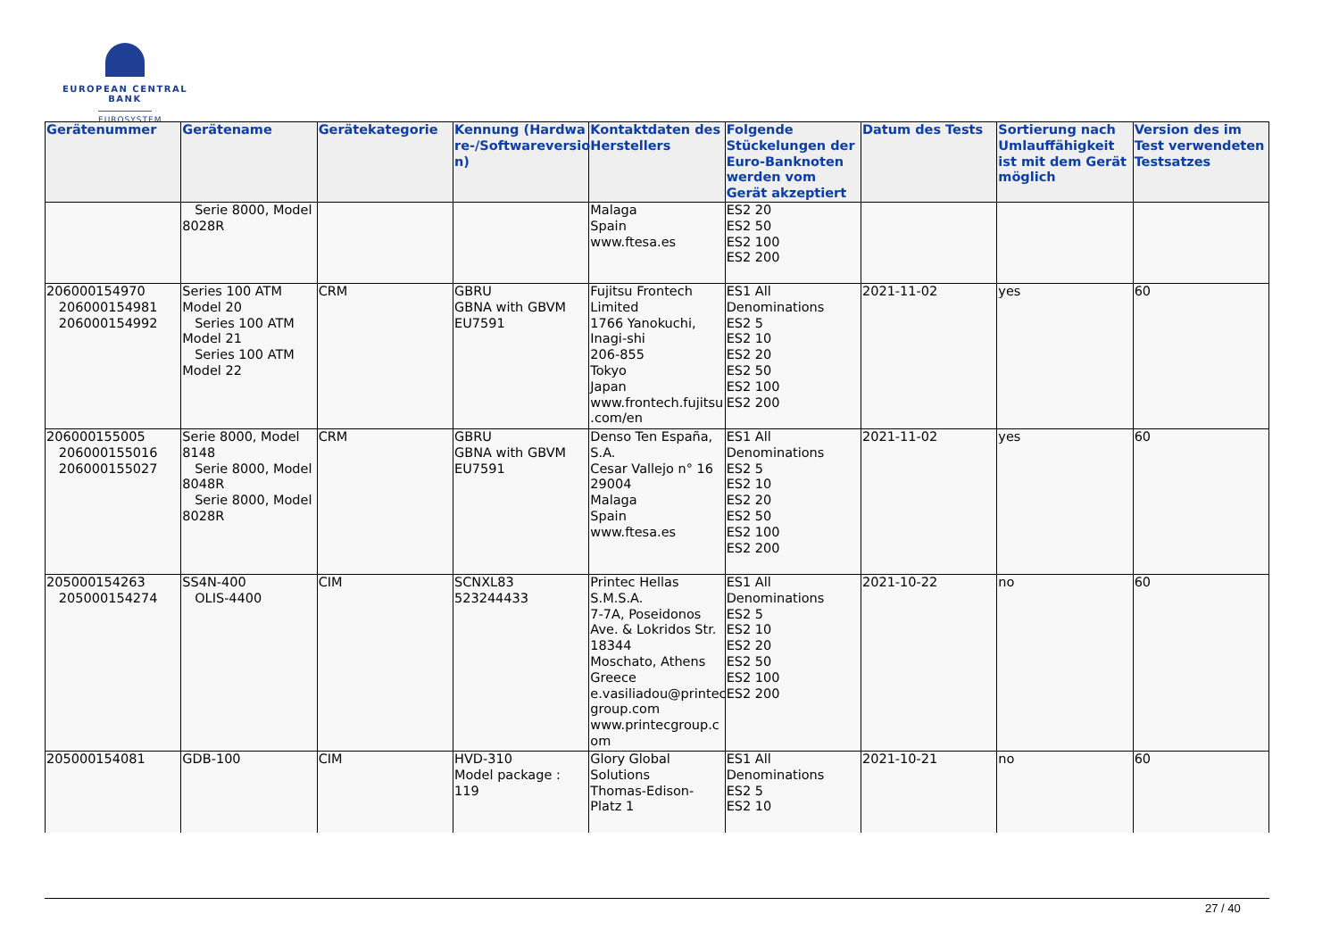EUROPEAN CENTRAL BANK
EUROSYSTEM
| Gerätenummer | Gerätename | Gerätekategorie | Kennung (Hardwa re-/Softwareversio n) | Kontaktdaten des Herstellers | Folgende Stückelungen der Euro-Banknoten werden vom Gerät akzeptiert | Datum des Tests | Sortierung nach Umlauffähigkeit ist mit dem Gerät möglich | Version des im Test verwendeten Testsatzes |
| --- | --- | --- | --- | --- | --- | --- | --- | --- |
| | Serie 8000, Model 8028R | | | Malaga Spain www.ftesa.es | ES2 20 ES2 50 ES2 100 ES2 200 | | | |
| 206000154970 206000154981 206000154992 | Series 100 ATM Model 20 Series 100 ATM Model 21 Series 100 ATM Model 22 | CRM | GBRU GBNA with GBVM EU7591 | Fujitsu Frontech Limited 1766 Yanokuchi, Inagi-shi 206-855 Tokyo Japan www.frontech.fujitsu .com/en | ES1 All Denominations ES2 5 ES2 10 ES2 20 ES2 50 ES2 100 ES2 200 | 2021-11-02 | yes | 60 |
| 206000155005 206000155016 206000155027 | Serie 8000, Model 8148 Serie 8000, Model 8048R Serie 8000, Model 8028R | CRM | GBRU GBNA with GBVM EU7591 | Denso Ten España, S.A. Cesar Vallejo n° 16 29004 Malaga Spain www.ftesa.es | ES1 All Denominations ES2 5 ES2 10 ES2 20 ES2 50 ES2 100 ES2 200 | 2021-11-02 | yes | 60 |
| 205000154263 205000154274 | SS4N-400 OLIS-4400 | CIM | SCNXL83 523244433 | Printec Hellas S.M.S.A. 7-7A, Poseidonos Ave. & Lokridos Str. 18344 Moschato, Athens Greece e.vasiliadou@printec group.com www.printecgroup.c om | ES1 All Denominations ES2 5 ES2 10 ES2 20 ES2 50 ES2 100 ES2 200 | 2021-10-22 | no | 60 |
| 205000154081 | GDB-100 | CIM | HVD-310 Model package : 119 | Glory Global Solutions Thomas-Edison-Platz 1 | ES1 All Denominations ES2 5 ES2 10 | 2021-10-21 | no | 60 |
27 / 40